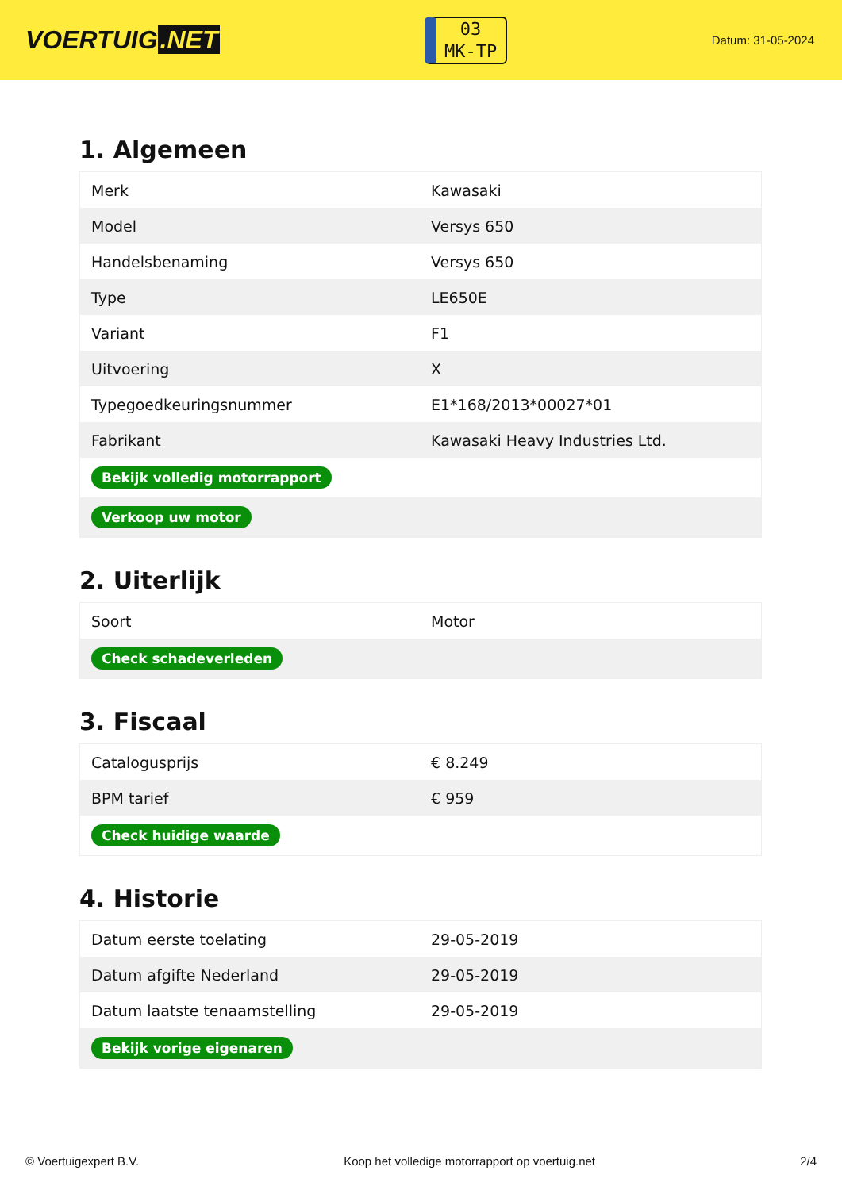VOERTUIG.NET
03
MK-TP
Datum: 31-05-2024
1. Algemeen
| Merk | Kawasaki |
| Model | Versys 650 |
| Handelsbenaming | Versys 650 |
| Type | LE650E |
| Variant | F1 |
| Uitvoering | X |
| Typegoedkeuringsnummer | E1*168/2013*00027*01 |
| Fabrikant | Kawasaki Heavy Industries Ltd. |
| Bekijk volledig motorrapport | |
| Verkoop uw motor | |
2. Uiterlijk
| Soort | Motor |
| Check schadeverleden | |
3. Fiscaal
| Catalogusprijs | € 8.249 |
| BPM tarief | € 959 |
| Check huidige waarde | |
4. Historie
| Datum eerste toelating | 29-05-2019 |
| Datum afgifte Nederland | 29-05-2019 |
| Datum laatste tenaamstelling | 29-05-2019 |
| Bekijk vorige eigenaren | |
© Voertuigexpert B.V. Koop het volledige motorrapport op voertuig.net 2/4